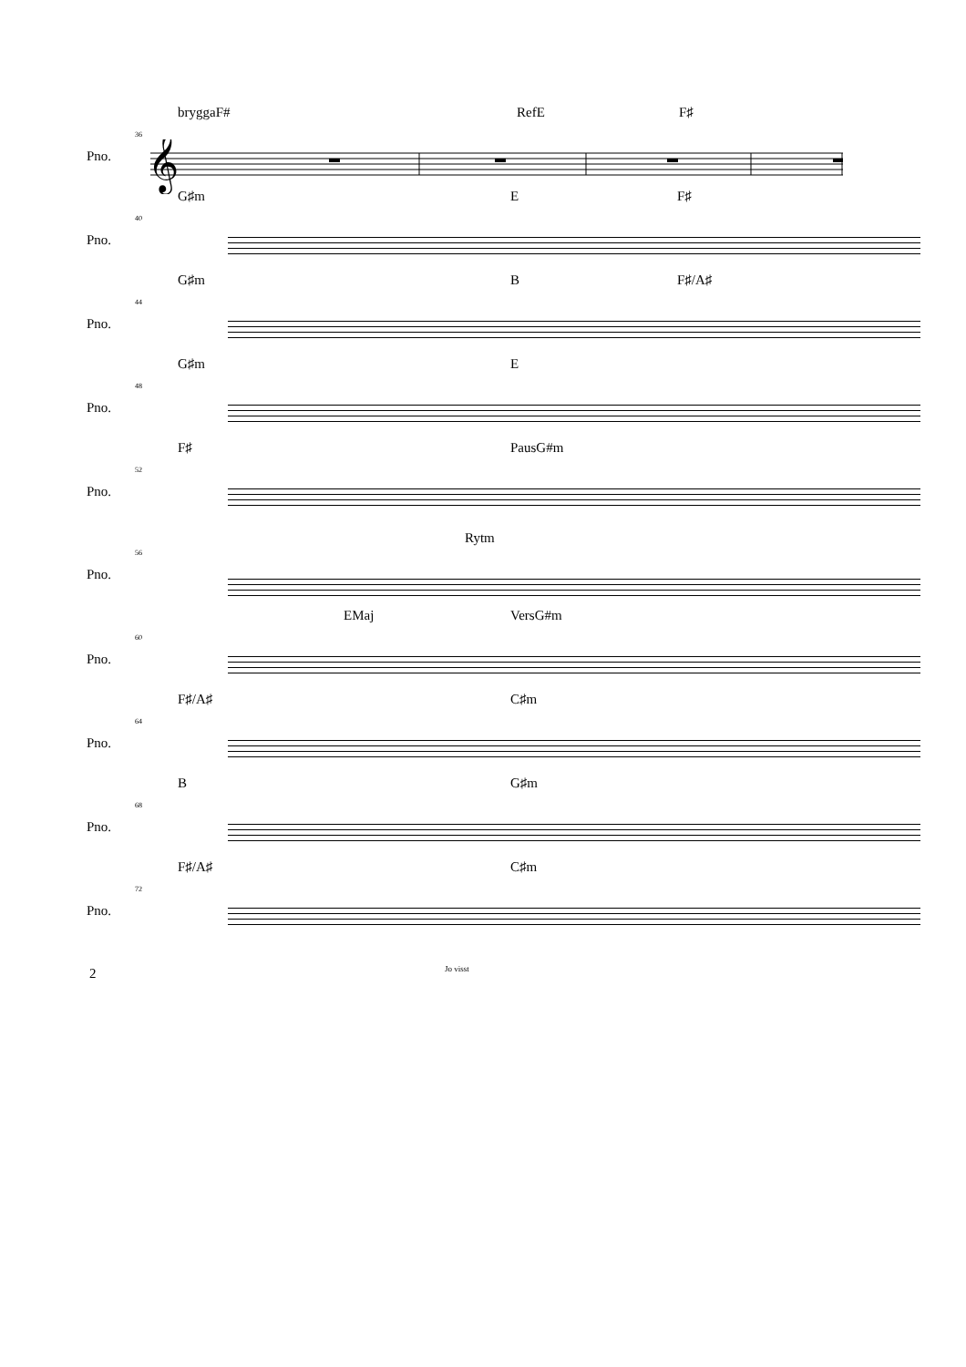bryggaF# RefE F♯
36
Pno.
𝄞
G♯m E F♯
40
Pno.
G♯m B F♯/A♯
44
Pno.
G♯m E
48
Pno.
F♯ PausG#m
52
Pno.
Rytm
56
Pno.
EMaj VersG#m
60
Pno.
F♯/A♯ C♯m
64
Pno.
B G♯m
68
Pno.
F♯/A♯ C♯m
72
Pno.
2 Jo visst